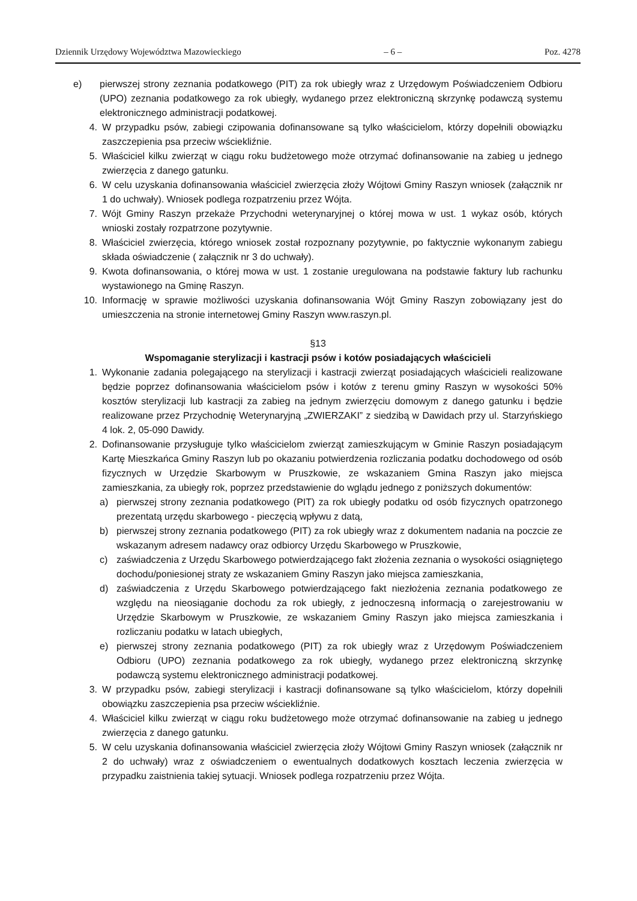Dziennik Urzędowy Województwa Mazowieckiego – 6 – Poz. 4278
e) pierwszej strony zeznania podatkowego (PIT) za rok ubiegły wraz z Urzędowym Poświadczeniem Odbioru (UPO) zeznania podatkowego za rok ubiegły, wydanego przez elektroniczną skrzynkę podawczą systemu elektronicznego administracji podatkowej.
4. W przypadku psów, zabiegi czipowania dofinansowane są tylko właścicielom, którzy dopełnili obowiązku zaszczepienia psa przeciw wściekliźnie.
5. Właściciel kilku zwierząt w ciągu roku budżetowego może otrzymać dofinansowanie na zabieg u jednego zwierzęcia z danego gatunku.
6. W celu uzyskania dofinansowania właściciel zwierzęcia złoży Wójtowi Gminy Raszyn wniosek (załącznik nr 1 do uchwały). Wniosek podlega rozpatrzeniu przez Wójta.
7. Wójt Gminy Raszyn przekaże Przychodni weterynaryjnej o której mowa w ust. 1 wykaz osób, których wnioski zostały rozpatrzone pozytywnie.
8. Właściciel zwierzęcia, którego wniosek został rozpoznany pozytywnie, po faktycznie wykonanym zabiegu składa oświadczenie ( załącznik nr 3 do uchwały).
9. Kwota dofinansowania, o której mowa w ust. 1 zostanie uregulowana na podstawie faktury lub rachunku wystawionego na Gminę Raszyn.
10. Informację w sprawie możliwości uzyskania dofinansowania Wójt Gminy Raszyn zobowiązany jest do umieszczenia na stronie internetowej Gminy Raszyn www.raszyn.pl.
§13
Wspomaganie sterylizacji i kastracji psów i kotów posiadających właścicieli
1. Wykonanie zadania polegającego na sterylizacji i kastracji zwierząt posiadających właścicieli realizowane będzie poprzez dofinansowania właścicielom psów i kotów z terenu gminy Raszyn w wysokości 50% kosztów sterylizacji lub kastracji za zabieg na jednym zwierzęciu domowym z danego gatunku i będzie realizowane przez Przychodnię Weterynaryjną „ZWIERZAKI” z siedzibą w Dawidach przy ul. Starzyńskiego 4 lok. 2, 05-090 Dawidy.
2. Dofinansowanie przysługuje tylko właścicielom zwierząt zamieszkującym w Gminie Raszyn posiadającym Kartę Mieszkańca Gminy Raszyn lub po okazaniu potwierdzenia rozliczania podatku dochodowego od osób fizycznych w Urzędzie Skarbowym w Pruszkowie, ze wskazaniem Gmina Raszyn jako miejsca zamieszkania, za ubiegły rok, poprzez przedstawienie do wglądu jednego z poniższych dokumentów:
a) pierwszej strony zeznania podatkowego (PIT) za rok ubiegły podatku od osób fizycznych opatrzonego prezentatą urzędu skarbowego - pieczęcią wpływu z datą,
b) pierwszej strony zeznania podatkowego (PIT) za rok ubiegły wraz z dokumentem nadania na poczcie ze wskazanym adresem nadawcy oraz odbiorcy Urzędu Skarbowego w Pruszkowie,
c) zaświadczenia z Urzędu Skarbowego potwierdzającego fakt złożenia zeznania o wysokości osiągniętego dochodu/poniesionej straty ze wskazaniem Gminy Raszyn jako miejsca zamieszkania,
d) zaświadczenia z Urzędu Skarbowego potwierdzającego fakt niezłożenia zeznania podatkowego ze względu na nieosiąganie dochodu za rok ubiegły, z jednoczesną informacją o zarejestrowaniu w Urzędzie Skarbowym w Pruszkowie, ze wskazaniem Gminy Raszyn jako miejsca zamieszkania i rozliczaniu podatku w latach ubiegłych,
e) pierwszej strony zeznania podatkowego (PIT) za rok ubiegły wraz z Urzędowym Poświadczeniem Odbioru (UPO) zeznania podatkowego za rok ubiegły, wydanego przez elektroniczną skrzynkę podawczą systemu elektronicznego administracji podatkowej.
3. W przypadku psów, zabiegi sterylizacji i kastracji dofinansowane są tylko właścicielom, którzy dopełnili obowiązku zaszczepienia psa przeciw wściekliźnie.
4. Właściciel kilku zwierząt w ciągu roku budżetowego może otrzymać dofinansowanie na zabieg u jednego zwierzęcia z danego gatunku.
5. W celu uzyskania dofinansowania właściciel zwierzęcia złoży Wójtowi Gminy Raszyn wniosek (załącznik nr 2 do uchwały) wraz z oświadczeniem o ewentualnych dodatkowych kosztach leczenia zwierzęcia w przypadku zaistnienia takiej sytuacji. Wniosek podlega rozpatrzeniu przez Wójta.